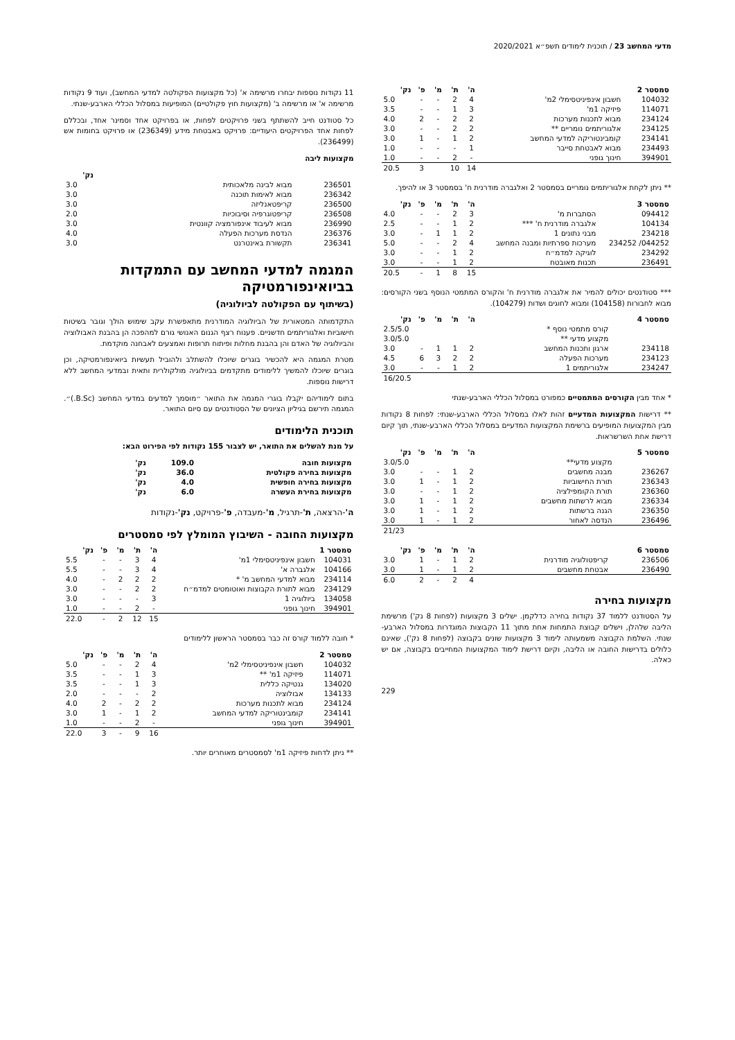מדעי המחשב 23 / תוכנית לימודים תשפ״א 2020/2021
| סמסטר 2 | | ה' | ת' | מ' | פ' | נק' |
| --- | --- | --- | --- | --- | --- | --- |
| 104032 | חשבון אינפיניטסימלי 2מ' | 4 | 2 | - | - | 5.0 |
| 114071 | פיזיקה 1מ' | 3 | 1 | - | - | 3.5 |
| 234124 | מבוא לתכנות מערכות | 2 | 2 | - | 2 | 4.0 |
| 234125 | אלגוריתמים נומריים ** | 2 | 2 | - | - | 3.0 |
| 234141 | קומבינטוריקה למדעי המחשב | 2 | 1 | - | 1 | 3.0 |
| 234493 | מבוא לאבטחת סייבר | 1 | - | - | - | 1.0 |
| 394901 | חינוך גופני | - | 2 | - | - | 1.0 |
| | | 14 | 10 | | 3 | 20.5 |
** ניתן לקחת אלגוריתמים נומריים בסמסטר 2 ואלגברה מודרנית ח' בסמסטר 3 או להיפך.
| סמסטר 3 | | ה' | ת' | מ' | פ' | נק' |
| --- | --- | --- | --- | --- | --- | --- |
| 094412 | הסתברות מ' | 3 | 2 | - | - | 4.0 |
| 104134 | אלגברה מודרנית ח' *** | 2 | 1 | - | - | 2.5 |
| 234218 | מבני נתונים 1 | 2 | 1 | 1 | - | 3.0 |
| 044252/ 234252 | מערכות ספרתיות ומבנה המחשב | 4 | 2 | - | - | 5.0 |
| 234292 | לוגיקה למדמ״ח | 2 | 1 | - | - | 3.0 |
| 236491 | תכנות מאובטח | 2 | 1 | - | - | 3.0 |
| | | 15 | 8 | 1 | - | 20.5 |
*** סטודנטים יכולים להמיר את אלגברה מודרנית ח' והקורס המתמטי הנוסף בשני הקורסים: מבוא לחבורות (104158) ומבוא לחוגים ושדות (104279).
| סמסטר 4 | | ה' | ת' | מ' | פ' | נק' |
| --- | --- | --- | --- | --- | --- | --- |
| | קורס מתמטי נוסף * | | | | | 2.5/5.0 |
| | מקצוע מדעי ** | | | | | 3.0/5.0 |
| 234118 | ארגון ותכנות המחשב | 2 | 1 | 1 | - | 3.0 |
| 234123 | מערכות הפעלה | 2 | 2 | 3 | 6 | 4.5 |
| 234247 | אלגוריתמים 1 | 2 | 1 | - | - | 3.0 |
| | | | | | | 16/20.5 |
* אחד מבין הקורסים המתמטיים כמפורט במסלול הכללי הארבע-שנתי
** דרישות המקצועות המדעיים זהות לאלו במסלול הכללי הארבע-שנתי: לפחות 8 נקודות מבין המקצועות המופיעים ברשימת המקצועות המדעיים במסלול הכללי הארבע-שנתי, תוך קיום דרישת אחת השרשראות.
| סמסטר 5 | | ה' | ת' | מ' | פ' | נק' |
| --- | --- | --- | --- | --- | --- | --- |
| | מקצוע מדעי** | | | | | 3.0/5.0 |
| 236267 | מבנה מחשבים | 2 | 1 | - | - | 3.0 |
| 236343 | תורת החישוביות | 2 | 1 | - | 1 | 3.0 |
| 236360 | תורת הקומפילציה | 2 | 1 | - | - | 3.0 |
| 236334 | מבוא לרשתות מחשבים | 2 | 1 | - | 1 | 3.0 |
| 236350 | הגנה ברשתות | 2 | 1 | - | 1 | 3.0 |
| 236496 | הנדסה לאחור | 2 | 1 | - | 1 | 3.0 |
| | | | | | | 21/23 |
| סמסטר 6 | | ה' | ת' | מ' | פ' | נק' |
| --- | --- | --- | --- | --- | --- | --- |
| 236506 | קריפטולוגיה מודרנית | 2 | 1 | - | 1 | 3.0 |
| 236490 | אבטחת מחשבים | 2 | 1 | - | 1 | 3.0 |
| | | 4 | 2 | - | 2 | 6.0 |
מקצועות בחירה
על הסטודנט ללמוד 37 נקודות בחירה כדלקמן. ישלים 3 מקצועות (לפחות 8 נק') מרשימת הליבה שלהלן, וישלים קבוצת התמחות אחת מתוך 11 הקבוצות המוגדרות במסלול הארבע-שנתי. השלמת הקבוצה משמעותה לימוד 3 מקצועות שונים בקבוצה (לפחות 8 נק'), שאינם כלולים בדרישות החובה או הליבה, וקיום דרישת לימוד המקצועות המחייבים בקבוצה, אם יש כאלה.
229
11 נקודות נוספות יבחרו מרשימה א' (כל מקצועות הפקולטה למדעי המחשב), ועוד 9 נקודות מרשימה א' או מרשימה ב' (מקצועות חוץ פקולטיים) המופיעות במסלול הכללי הארבע-שנתי.
כל סטודנט חייב להשתתף בשני פרויקטים לפחות, או בפרויקט אחד וסמינר אחד, ובכללם לפחות אחד הפרויקטים היעודיים: פרויקט באבטחת מידע (236349) או פרויקט בחומות אש (236499).
מקצועות ליבה
| | | נק' |
| --- | --- | --- |
| 236501 | מבוא לבינה מלאכותית | 3.0 |
| 236342 | מבוא לאימות תוכנה | 3.0 |
| 236500 | קריפטאנליזה | 3.0 |
| 236508 | קריפטוגרפיה וסיבוכיות | 2.0 |
| 236990 | מבוא לעיבוד אינפורמציה קוונטית | 3.0 |
| 236376 | הנדסת מערכות הפעלה | 4.0 |
| 236341 | תקשורת באינטרנט | 3.0 |
המגמה למדעי המחשב עם התמקדות בביואינפורמטיקה
(בשיתוף עם הפקולטה לביולוגיה)
התקדמותה המטאורית של הביולוגיה המודרנית מתאפשרת עקב שימוש הולך וגובר בשיטות חישוביות ואלגוריתמים חדשניים. פענוח רצף הגנום האנושי גורם למהפכה הן בהבנת האבולוציה והביולוגיה של האדם והן בהבנת מחלות ופיתוח תרופות ואמצעים לאבחנה מוקדמת.
מטרת המגמה היא להכשיר בוגרים שיוכלו להשתלב ולהוביל תעשיות ביואינפורמטיקה, וכן בוגרים שיוכלו להמשיך ללימודים מתקדמים בביולוגיה מולקולרית ותאית ובמדעי המחשב ללא דרישות נוספות.
בתום לימודיהם יקבלו בוגרי המגמה את התואר ״מוסמך למדעים במדעי המחשב (B.Sc.)״. המגמה תירשם בגיליון הציונים של הסטודנטים עם סיום התואר.
תוכנית הלימודים
על מנת להשלים את התואר, יש לצבור 155 נקודות לפי הפירוט הבא:
| מקצועות חובה | 109.0 | נק' |
| --- | --- | --- |
| מקצועות בחירה פקולטית | 36.0 | נק' |
| מקצועות בחירה חופשית | 4.0 | נק' |
| מקצועות בחירת העשרה | 6.0 | נק' |
ה'-הרצאה, ת'-תרגיל, מ'-מעבדה, פ'-פרויקט, נק'-נקודות
מקצועות החובה - השיבוץ המומלץ לפי סמסטרים
| סמסטר 1 | | ה' | ת' | מ' | פ' | נק' |
| --- | --- | --- | --- | --- | --- | --- |
| 104031 | חשבון אינפיניטסימלי 1מ' | 4 | 3 | - | - | 5.5 |
| 104166 | אלגברה א' | 4 | 3 | - | - | 5.5 |
| 234114 | מבוא למדעי המחשב מ' * | 2 | 2 | 2 | - | 4.0 |
| 234129 | מבוא לתורת הקבוצות ואוטומטים למדמ״ח | 2 | 2 | - | - | 3.0 |
| 134058 | ביולוגיה 1 | 3 | - | - | - | 3.0 |
| 394901 | חינוך גופני | - | 2 | - | - | 1.0 |
| | | 15 | 12 | 2 | - | 22.0 |
* חובה ללמוד קורס זה כבר בסמסטר הראשון ללימודים
| סמסטר 2 | | ה' | ת' | מ' | פ' | נק' |
| --- | --- | --- | --- | --- | --- | --- |
| 104032 | חשבון אינפיניטסימלי 2מ' | 4 | 2 | - | - | 5.0 |
| 114071 | פיזיקה 1מ' ** | 3 | 1 | - | - | 3.5 |
| 134020 | גנטיקה כללית | 3 | 1 | - | - | 3.5 |
| 134133 | אבולוציה | 2 | - | - | - | 2.0 |
| 234124 | מבוא לתכנות מערכות | 2 | 2 | - | 2 | 4.0 |
| 234141 | קומבינטוריקה למדעי המחשב | 2 | 1 | - | 1 | 3.0 |
| 394901 | חינוך גופני | - | 2 | - | - | 1.0 |
| | | 16 | 9 | - | 3 | 22.0 |
** ניתן לדחות פיזיקה 1מ' לסמסטרים מאוחרים יותר.